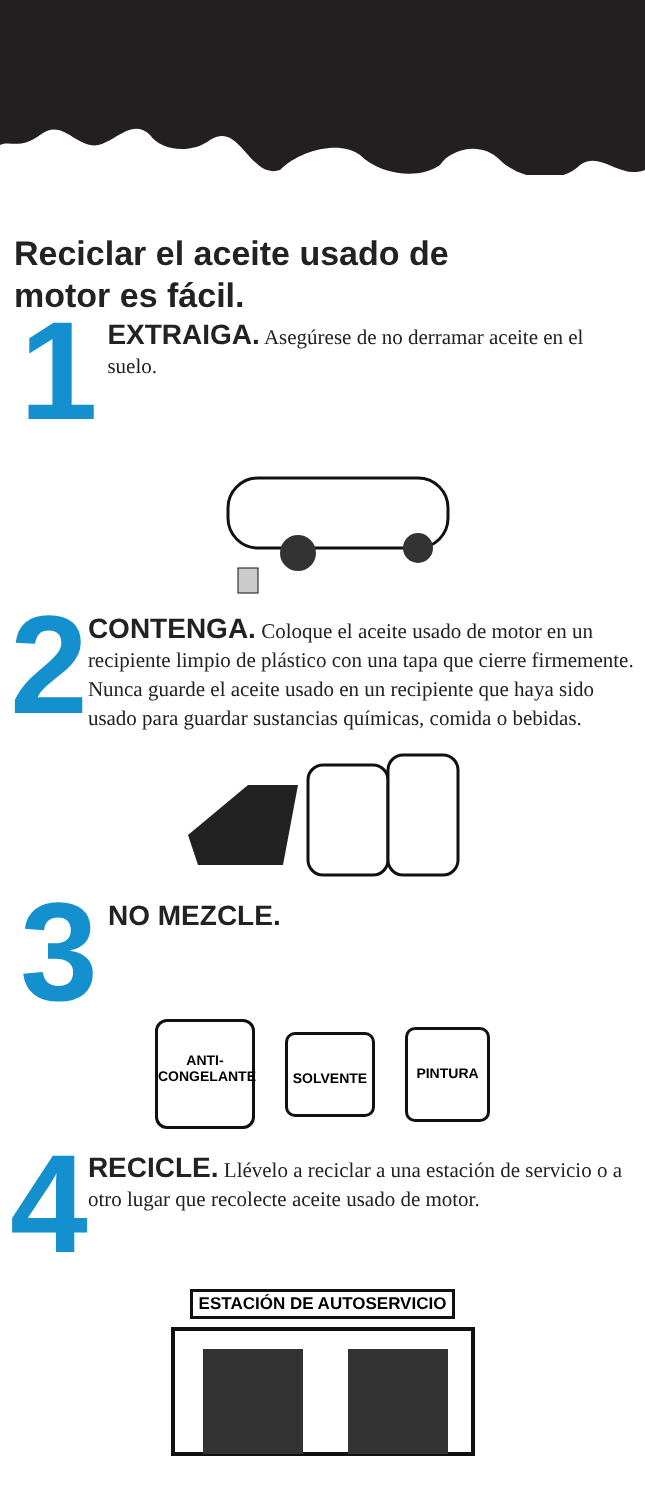Reciclar el aceite usado de
motor es fácil.
1
EXTRAIGA. Asegúrese de no derramar aceite en el suelo.
2
CONTENGA. Coloque el aceite usado de motor en un recipiente limpio de plástico con una tapa que cierre firmemente. Nunca guarde el aceite usado en un recipiente que haya sido usado para guardar sustancias químicas, comida o bebidas.
3
NO MEZCLE.
ANTI-
CONGELANTE
SOLVENTE
PINTURA
4
RECICLE. Llévelo a reciclar a una estación de servicio o a otro lugar que recolecte aceite usado de motor.
ESTACIÓN DE AUTOSERVICIO